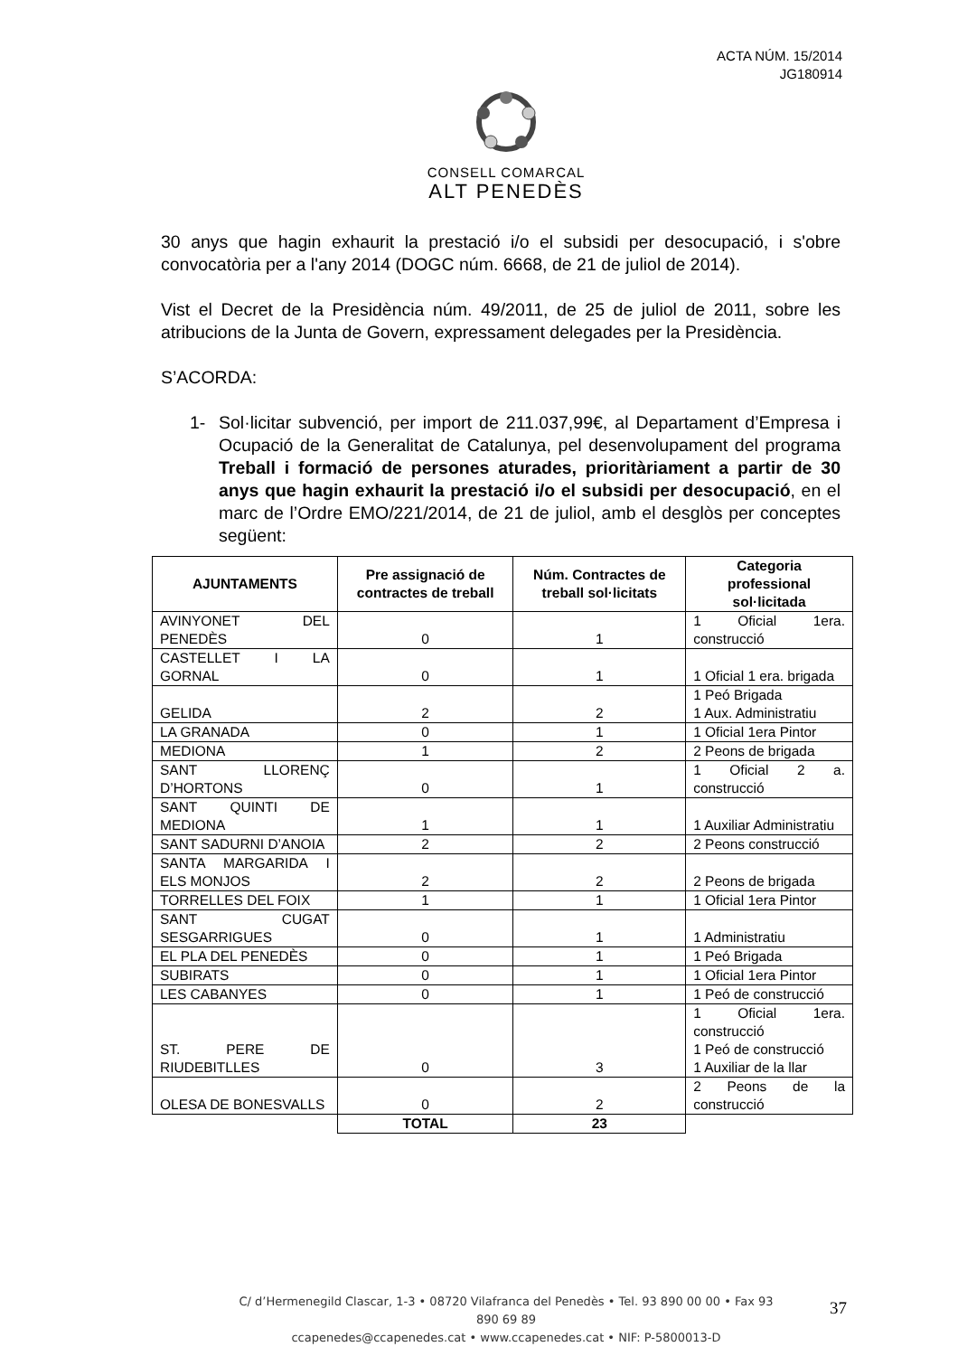ACTA NÚM. 15/2014
JG180914
CONSELL COMARCAL
ALT PENEDÈS
30 anys que hagin exhaurit la prestació i/o el subsidi per desocupació, i s'obre convocatòria per a l'any 2014 (DOGC núm. 6668, de 21 de juliol de 2014).
Vist el Decret de la Presidència núm. 49/2011, de 25 de juliol de 2011, sobre les atribucions de la Junta de Govern, expressament delegades per la Presidència.
S’ACORDA:
1- Sol·licitar subvenció, per import de 211.037,99€, al Departament d’Empresa i Ocupació de la Generalitat de Catalunya, pel desenvolupament del programa Treball i formació de persones aturades, prioritàriament a partir de 30 anys que hagin exhaurit la prestació i/o el subsidi per desocupació, en el marc de l’Ordre EMO/221/2014, de 21 de juliol, amb el desglòs per conceptes següent:
| AJUNTAMENTS | Pre assignació de contractes de treball | Núm. Contractes de treball sol·licitats | Categoria professional sol·licitada |
| --- | --- | --- | --- |
| AVINYONET DEL PENEDÈS | 0 | 1 | 1 Oficial 1era. construcció |
| CASTELLET I LA GORNAL | 0 | 1 | 1 Oficial 1 era. brigada |
| GELIDA | 2 | 2 | 1 Peó Brigada 1 Aux. Administratiu |
| LA GRANADA | 0 | 1 | 1 Oficial 1era Pintor |
| MEDIONA | 1 | 2 | 2 Peons de brigada |
| SANT LLORENÇ D’HORTONS | 0 | 1 | 1 Oficial 2 a. construcció |
| SANT QUINTI DE MEDIONA | 1 | 1 | 1 Auxiliar Administratiu |
| SANT SADURNI D’ANOIA | 2 | 2 | 2 Peons construcció |
| SANTA MARGARIDA I ELS MONJOS | 2 | 2 | 2 Peons de brigada |
| TORRELLES DEL FOIX | 1 | 1 | 1 Oficial 1era Pintor |
| SANT CUGAT SESGARRIGUES | 0 | 1 | 1 Administratiu |
| EL PLA DEL PENEDÈS | 0 | 1 | 1 Peó Brigada |
| SUBIRATS | 0 | 1 | 1 Oficial 1era Pintor |
| LES CABANYES | 0 | 1 | 1 Peó de construcció |
| ST. PERE DE RIUDEBITLLES | 0 | 3 | 1 Oficial 1era. construcció 1 Peó de construcció 1 Auxiliar de la llar |
| OLESA DE BONESVALLS | 0 | 2 | 2 Peons de la construcció |
| | TOTAL | 23 | |
C/ d’Hermenegild Clascar, 1-3 • 08720 Vilafranca del Penedès • Tel. 93 890 00 00 • Fax 93 890 69 89
ccapenedes@ccapenedes.cat • www.ccapenedes.cat • NIF: P-5800013-D
37